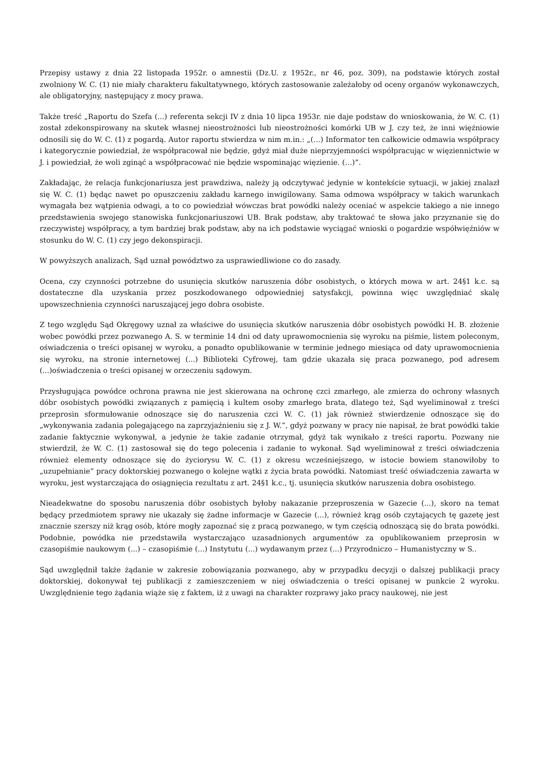Przepisy ustawy z dnia 22 listopada 1952r. o amnestii (Dz.U. z 1952r., nr 46, poz. 309), na podstawie których został zwolniony W. C. (1) nie miały charakteru fakultatywnego, których zastosowanie zależałoby od oceny organów wykonawczych, ale obligatoryjny, następujący z mocy prawa.
Także treść „Raportu do Szefa (...) referenta sekcji IV z dnia 10 lipca 1953r. nie daje podstaw do wnioskowania, że W. C. (1) został zdekonspirowany na skutek własnej nieostrożności lub nieostrożności komórki UB w J. czy też, że inni więźniowie odnosili się do W. C. (1) z pogardą. Autor raportu stwierdza w nim m.in.: „(…) Informator ten całkowicie odmawia współpracy i kategorycznie powiedział, że współpracował nie będzie, gdyż miał duże nieprzyjemności współpracując w więziennictwie w J. i powiedział, że woli zginąć a współpracować nie będzie wspominając więzienie. (…)”.
Zakładając, że relacja funkcjonariusza jest prawdziwa, należy ją odczytywać jedynie w kontekście sytuacji, w jakiej znalazł się W. C. (1) będąc nawet po opuszczeniu zakładu karnego inwigilowany. Sama odmowa współpracy w takich warunkach wymagała bez wątpienia odwagi, a to co powiedział wówczas brat powódki należy oceniać w aspekcie takiego a nie innego przedstawienia swojego stanowiska funkcjonariuszowi UB. Brak podstaw, aby traktować te słowa jako przyznanie się do rzeczywistej współpracy, a tym bardziej brak podstaw, aby na ich podstawie wyciągać wnioski o pogardzie współwięźniów w stosunku do W. C. (1) czy jego dekonspiracji.
W powyższych analizach, Sąd uznał powództwo za usprawiedliwione co do zasady.
Ocena, czy czynności potrzebne do usunięcia skutków naruszenia dóbr osobistych, o których mowa w art. 24§1 k.c. są dostateczne dla uzyskania przez poszkodowanego odpowiedniej satysfakcji, powinna więc uwzględniać skalę upowszechnienia czynności naruszającej jego dobra osobiste.
Z tego względu Sąd Okręgowy uznał za właściwe do usunięcia skutków naruszenia dóbr osobistych powódki H. B. złożenie wobec powódki przez pozwanego A. S. w terminie 14 dni od daty uprawomocnienia się wyroku na piśmie, listem poleconym, oświadczenia o treści opisanej w wyroku, a ponadto opublikowanie w terminie jednego miesiąca od daty uprawomocnienia się wyroku, na stronie internetowej (...) Biblioteki Cyfrowej, tam gdzie ukazała się praca pozwanego, pod adresem (...)oświadczenia o treści opisanej w orzeczeniu sądowym.
Przysługująca powódce ochrona prawna nie jest skierowana na ochronę czci zmarłego, ale zmierza do ochrony własnych dóbr osobistych powódki związanych z pamięcią i kultem osoby zmarłego brata, dlatego też, Sąd wyeliminował z treści przeprosin sformułowanie odnoszące się do naruszenia czci W. C. (1) jak również stwierdzenie odnoszące się do „wykonywania zadania polegającego na zaprzyjaźnieniu się z J. W.”, gdyż pozwany w pracy nie napisał, że brat powódki takie zadanie faktycznie wykonywał, a jedynie że takie zadanie otrzymał, gdyż tak wynikało z treści raportu. Pozwany nie stwierdził, że W. C. (1) zastosował się do tego polecenia i zadanie to wykonał. Sąd wyeliminował z treści oświadczenia również elementy odnoszące się do życiorysu W. C. (1) z okresu wcześniejszego, w istocie bowiem stanowiłoby to „uzupełnianie” pracy doktorskiej pozwanego o kolejne wątki z życia brata powódki. Natomiast treść oświadczenia zawarta w wyroku, jest wystarczająca do osiągnięcia rezultatu z art. 24§1 k.c., tj. usunięcia skutków naruszenia dobra osobistego.
Nieadekwatne do sposobu naruszenia dóbr osobistych byłoby nakazanie przeproszenia w Gazecie (...), skoro na temat będący przedmiotem sprawy nie ukazały się żadne informacje w Gazecie (...), również krąg osób czytających tę gazetę jest znacznie szerszy niż krąg osób, które mogły zapoznać się z pracą pozwanego, w tym częścią odnoszącą się do brata powódki. Podobnie, powódka nie przedstawiła wystarczająco uzasadnionych argumentów za opublikowaniem przeprosin w czasopiśmie naukowym (...) – czasopiśmie (...) Instytutu (...) wydawanym przez (...) Przyrodniczo – Humanistyczny w S..
Sąd uwzględnił także żądanie w zakresie zobowiązania pozwanego, aby w przypadku decyzji o dalszej publikacji pracy doktorskiej, dokonywał tej publikacji z zamieszczeniem w niej oświadczenia o treści opisanej w punkcie 2 wyroku. Uwzględnienie tego żądania wiąże się z faktem, iż z uwagi na charakter rozprawy jako pracy naukowej, nie jest